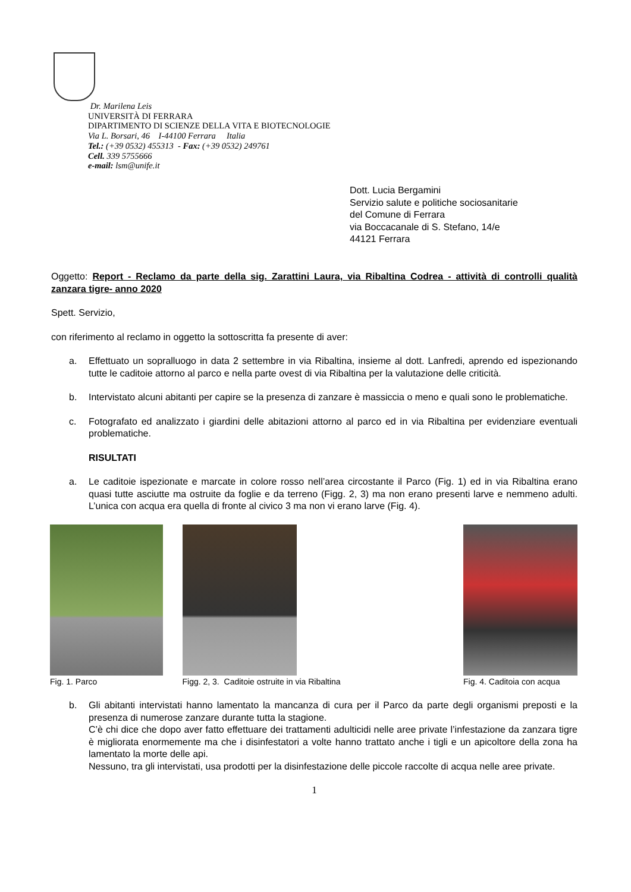Dr. Marilena Leis
UNIVERSITÀ DI FERRARA
DIPARTIMENTO DI SCIENZE DELLA VITA E BIOTECNOLOGIE
Via L. Borsari, 46 I-44100 Ferrara Italia
Tel.: (+39 0532) 455313 - Fax: (+39 0532) 249761
Cell. 339 5755666
e-mail: lsm@unife.it
Dott. Lucia Bergamini
Servizio salute e politiche sociosanitarie
del Comune di Ferrara
via Boccacanale di S. Stefano, 14/e
44121 Ferrara
Oggetto: Report - Reclamo da parte della sig. Zarattini Laura, via Ribaltina Codrea - attività di controlli qualità zanzara tigre- anno 2020
Spett. Servizio,
con riferimento al reclamo in oggetto la sottoscritta fa presente di aver:
a. Effettuato un sopralluogo in data 2 settembre in via Ribaltina, insieme al dott. Lanfredi, aprendo ed ispezionando tutte le caditoie attorno al parco e nella parte ovest di via Ribaltina per la valutazione delle criticità.
b. Intervistato alcuni abitanti per capire se la presenza di zanzare è massiccia o meno e quali sono le problematiche.
c. Fotografato ed analizzato i giardini delle abitazioni attorno al parco ed in via Ribaltina per evidenziare eventuali problematiche.
RISULTATI
a. Le caditoie ispezionate e marcate in colore rosso nell’area circostante il Parco (Fig. 1) ed in via Ribaltina erano quasi tutte asciutte ma ostruite da foglie e da terreno (Figg. 2, 3) ma non erano presenti larve e nemmeno adulti. L’unica con acqua era quella di fronte al civico 3 ma non vi erano larve (Fig. 4).
Fig. 1. Parco Figg. 2, 3. Caditoie ostruite in via Ribaltina Fig. 4. Caditoia con acqua
b. Gli abitanti intervistati hanno lamentato la mancanza di cura per il Parco da parte degli organismi preposti e la presenza di numerose zanzare durante tutta la stagione.
C’è chi dice che dopo aver fatto effettuare dei trattamenti adulticidi nelle aree private l’infestazione da zanzara tigre è migliorata enormemente ma che i disinfestatori a volte hanno trattato anche i tigli e un apicoltore della zona ha lamentato la morte delle api.
Nessuno, tra gli intervistati, usa prodotti per la disinfestazione delle piccole raccolte di acqua nelle aree private.
1